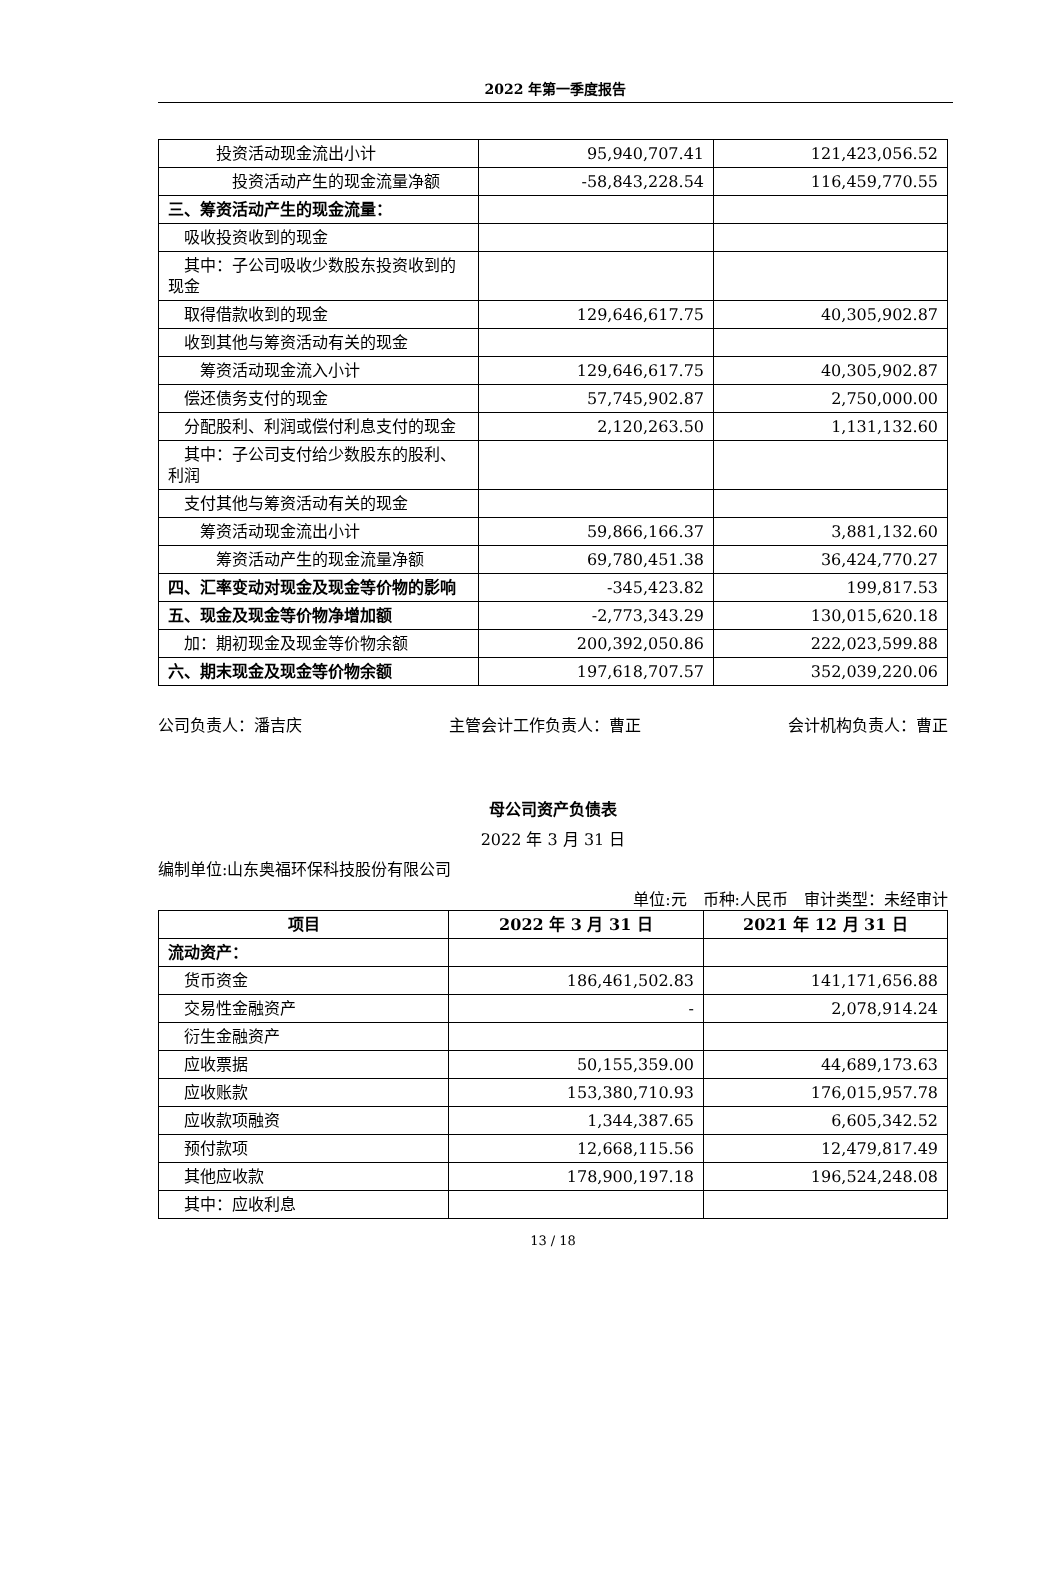2022 年第一季度报告
| 投资活动现金流出小计 | 95,940,707.41 | 121,423,056.52 |
| 投资活动产生的现金流量净额 | -58,843,228.54 | 116,459,770.55 |
| 三、筹资活动产生的现金流量： | | |
| 吸收投资收到的现金 | | |
| 其中：子公司吸收少数股东投资收到的现金 | | |
| 取得借款收到的现金 | 129,646,617.75 | 40,305,902.87 |
| 收到其他与筹资活动有关的现金 | | |
| 筹资活动现金流入小计 | 129,646,617.75 | 40,305,902.87 |
| 偿还债务支付的现金 | 57,745,902.87 | 2,750,000.00 |
| 分配股利、利润或偿付利息支付的现金 | 2,120,263.50 | 1,131,132.60 |
| 其中：子公司支付给少数股东的股利、利润 | | |
| 支付其他与筹资活动有关的现金 | | |
| 筹资活动现金流出小计 | 59,866,166.37 | 3,881,132.60 |
| 筹资活动产生的现金流量净额 | 69,780,451.38 | 36,424,770.27 |
| 四、汇率变动对现金及现金等价物的影响 | -345,423.82 | 199,817.53 |
| 五、现金及现金等价物净增加额 | -2,773,343.29 | 130,015,620.18 |
| 加：期初现金及现金等价物余额 | 200,392,050.86 | 222,023,599.88 |
| 六、期末现金及现金等价物余额 | 197,618,707.57 | 352,039,220.06 |
公司负责人：潘吉庆 主管会计工作负责人：曹正 会计机构负责人：曹正
母公司资产负债表
2022 年 3 月 31 日
编制单位:山东奥福环保科技股份有限公司
单位:元　币种:人民币　审计类型：未经审计
| 项目 | 2022 年 3 月 31 日 | 2021 年 12 月 31 日 |
| --- | --- | --- |
| 流动资产： | | |
| 货币资金 | 186,461,502.83 | 141,171,656.88 |
| 交易性金融资产 | - | 2,078,914.24 |
| 衍生金融资产 | | |
| 应收票据 | 50,155,359.00 | 44,689,173.63 |
| 应收账款 | 153,380,710.93 | 176,015,957.78 |
| 应收款项融资 | 1,344,387.65 | 6,605,342.52 |
| 预付款项 | 12,668,115.56 | 12,479,817.49 |
| 其他应收款 | 178,900,197.18 | 196,524,248.08 |
| 其中：应收利息 | | |
13 / 18